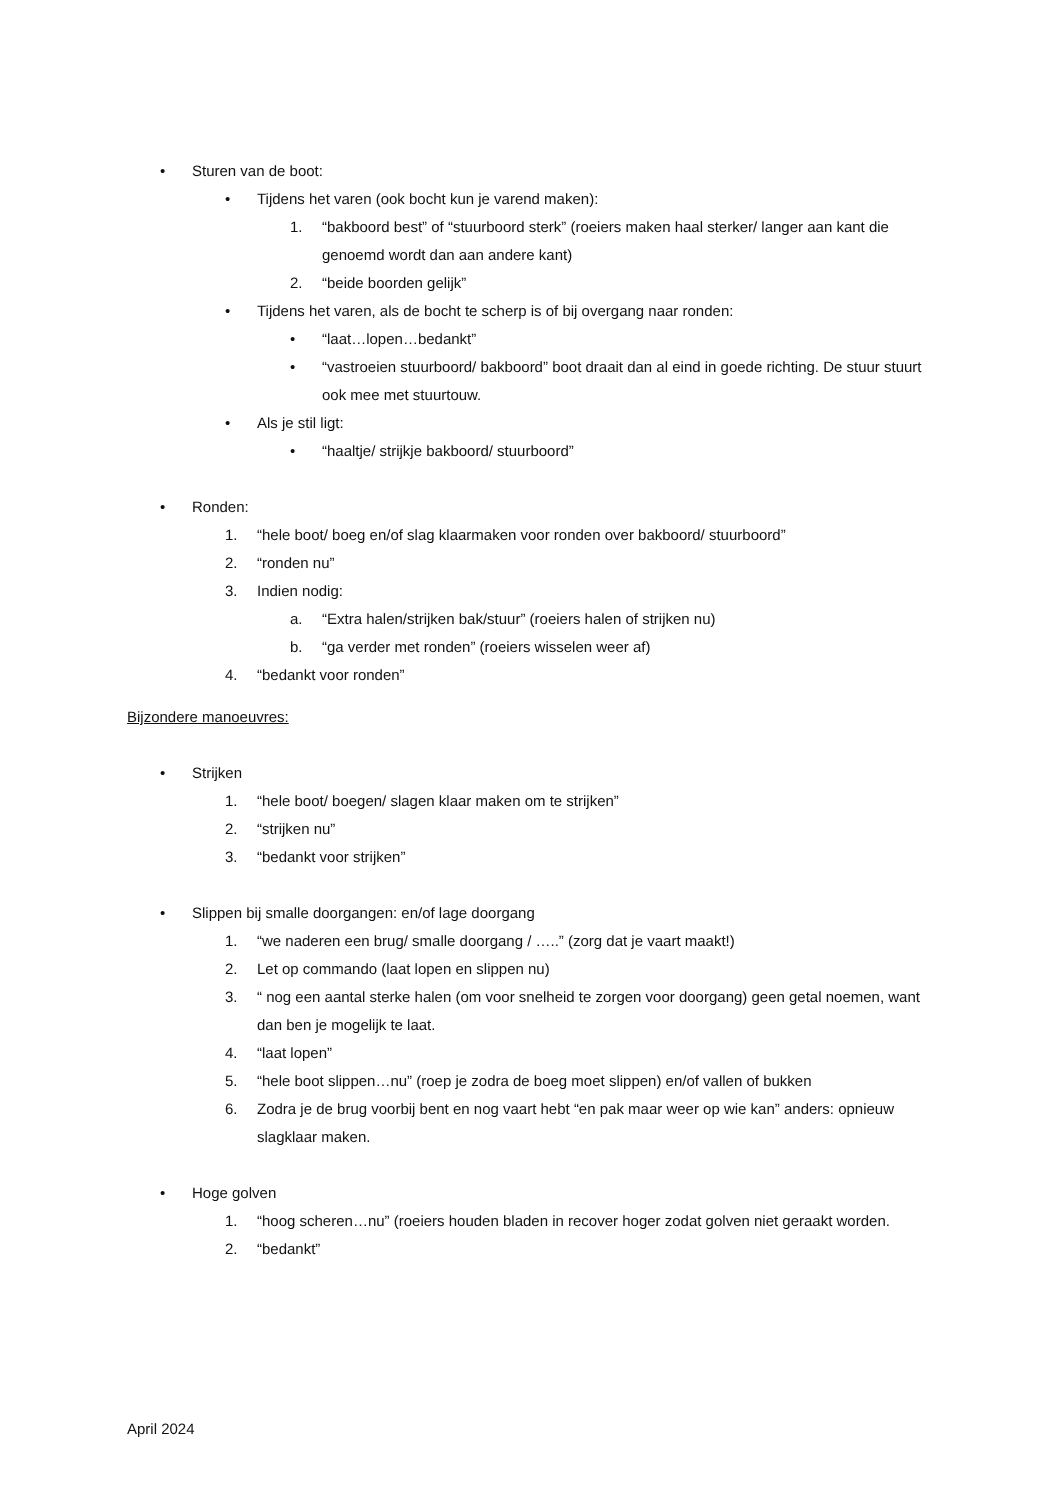• Sturen van de boot:
• Tijdens het varen (ook bocht kun je varend maken):
1. “bakboord best” of “stuurboord sterk” (roeiers maken haal sterker/ langer aan kant die genoemd wordt dan aan andere kant)
2. “beide boorden gelijk”
• Tijdens het varen, als de bocht te scherp is of bij overgang naar ronden:
• “laat…lopen…bedankt”
• “vastroeien stuurboord/ bakboord” boot draait dan al eind in goede richting. De stuur stuurt ook mee met stuurtouw.
• Als je stil ligt:
• “haaltje/ strijkje bakboord/ stuurboord”
• Ronden:
1. “hele boot/ boeg en/of slag klaarmaken voor ronden over bakboord/ stuurboord”
2. “ronden nu”
3. Indien nodig:
a. “Extra halen/strijken bak/stuur” (roeiers halen of strijken nu)
b. “ga verder met ronden” (roeiers wisselen weer af)
4. “bedankt voor ronden”
Bijzondere manoeuvres:
• Strijken
1. “hele boot/ boegen/ slagen klaar maken om te strijken”
2. “strijken nu”
3. “bedankt voor strijken”
• Slippen bij smalle doorgangen: en/of lage doorgang
1. “we naderen een brug/ smalle doorgang / …..” (zorg dat je vaart maakt!)
2. Let op commando (laat lopen en slippen nu)
3. “ nog een aantal sterke halen (om voor snelheid te zorgen voor doorgang) geen getal noemen, want dan ben je mogelijk te laat.
4. “laat lopen”
5. “hele boot slippen…nu” (roep je zodra de boeg moet slippen) en/of vallen of bukken
6. Zodra je de brug voorbij bent en nog vaart hebt “en pak maar weer op wie kan” anders: opnieuw slagklaar maken.
• Hoge golven
1. “hoog scheren…nu” (roeiers houden bladen in recover hoger zodat golven niet geraakt worden.
2. “bedankt”
April 2024